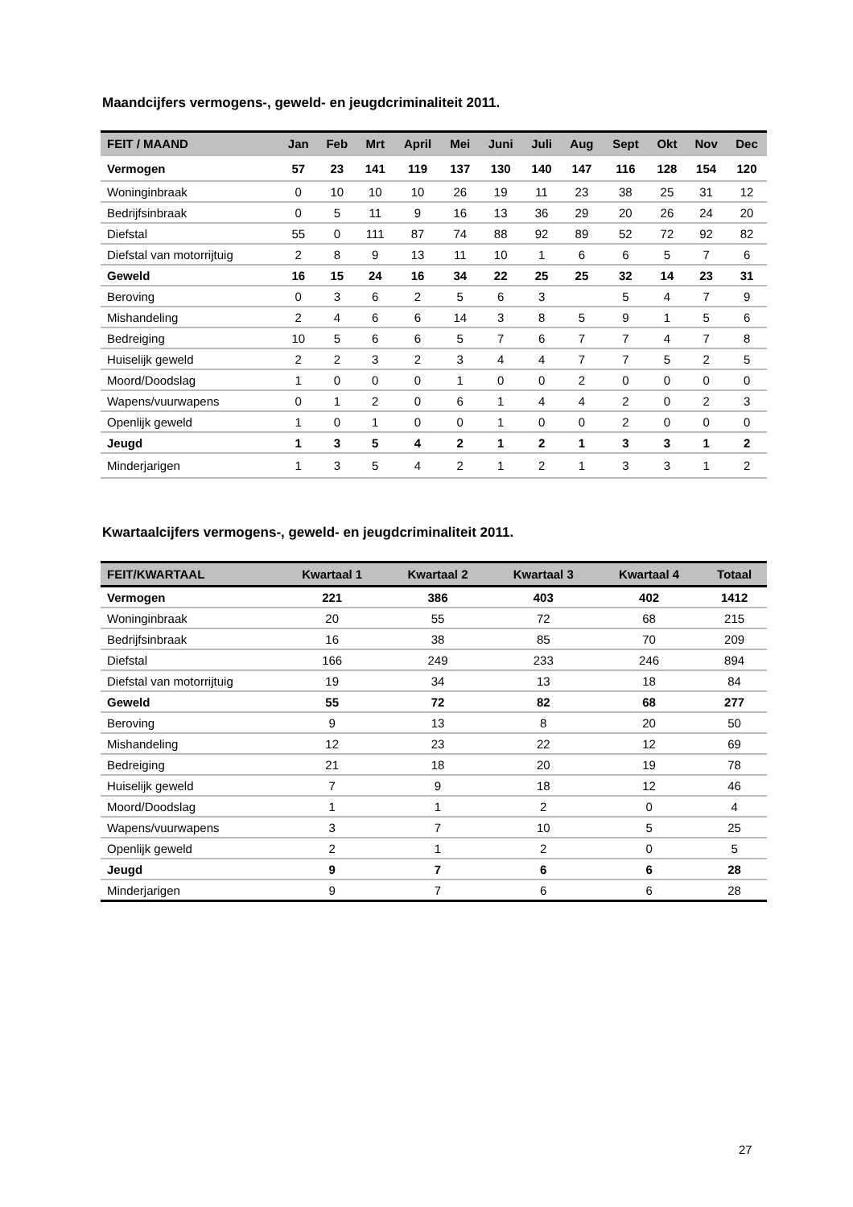Maandcijfers vermogens-, geweld- en jeugdcriminaliteit 2011.
| FEIT / MAAND | Jan | Feb | Mrt | April | Mei | Juni | Juli | Aug | Sept | Okt | Nov | Dec |
| --- | --- | --- | --- | --- | --- | --- | --- | --- | --- | --- | --- | --- |
| Vermogen | 57 | 23 | 141 | 119 | 137 | 130 | 140 | 147 | 116 | 128 | 154 | 120 |
| Woninginbraak | 0 | 10 | 10 | 10 | 26 | 19 | 11 | 23 | 38 | 25 | 31 | 12 |
| Bedrijfsinbraak | 0 | 5 | 11 | 9 | 16 | 13 | 36 | 29 | 20 | 26 | 24 | 20 |
| Diefstal | 55 | 0 | 111 | 87 | 74 | 88 | 92 | 89 | 52 | 72 | 92 | 82 |
| Diefstal van motorrijtuig | 2 | 8 | 9 | 13 | 11 | 10 | 1 | 6 | 6 | 5 | 7 | 6 |
| Geweld | 16 | 15 | 24 | 16 | 34 | 22 | 25 | 25 | 32 | 14 | 23 | 31 |
| Beroving | 0 | 3 | 6 | 2 | 5 | 6 | 3 | | 5 | 4 | 7 | 9 |
| Mishandeling | 2 | 4 | 6 | 6 | 14 | 3 | 8 | 5 | 9 | 1 | 5 | 6 |
| Bedreiging | 10 | 5 | 6 | 6 | 5 | 7 | 6 | 7 | 7 | 4 | 7 | 8 |
| Huiselijk geweld | 2 | 2 | 3 | 2 | 3 | 4 | 4 | 7 | 7 | 5 | 2 | 5 |
| Moord/Doodslag | 1 | 0 | 0 | 0 | 1 | 0 | 0 | 2 | 0 | 0 | 0 | 0 |
| Wapens/vuurwapens | 0 | 1 | 2 | 0 | 6 | 1 | 4 | 4 | 2 | 0 | 2 | 3 |
| Openlijk geweld | 1 | 0 | 1 | 0 | 0 | 1 | 0 | 0 | 2 | 0 | 0 | 0 |
| Jeugd | 1 | 3 | 5 | 4 | 2 | 1 | 2 | 1 | 3 | 3 | 1 | 2 |
| Minderjarigen | 1 | 3 | 5 | 4 | 2 | 1 | 2 | 1 | 3 | 3 | 1 | 2 |
Kwartaalcijfers vermogens-, geweld- en jeugdcriminaliteit 2011.
| FEIT/KWARTAAL | Kwartaal 1 | Kwartaal 2 | Kwartaal 3 | Kwartaal 4 | Totaal |
| --- | --- | --- | --- | --- | --- |
| Vermogen | 221 | 386 | 403 | 402 | 1412 |
| Woninginbraak | 20 | 55 | 72 | 68 | 215 |
| Bedrijfsinbraak | 16 | 38 | 85 | 70 | 209 |
| Diefstal | 166 | 249 | 233 | 246 | 894 |
| Diefstal van motorrijtuig | 19 | 34 | 13 | 18 | 84 |
| Geweld | 55 | 72 | 82 | 68 | 277 |
| Beroving | 9 | 13 | 8 | 20 | 50 |
| Mishandeling | 12 | 23 | 22 | 12 | 69 |
| Bedreiging | 21 | 18 | 20 | 19 | 78 |
| Huiselijk geweld | 7 | 9 | 18 | 12 | 46 |
| Moord/Doodslag | 1 | 1 | 2 | 0 | 4 |
| Wapens/vuurwapens | 3 | 7 | 10 | 5 | 25 |
| Openlijk geweld | 2 | 1 | 2 | 0 | 5 |
| Jeugd | 9 | 7 | 6 | 6 | 28 |
| Minderjarigen | 9 | 7 | 6 | 6 | 28 |
27